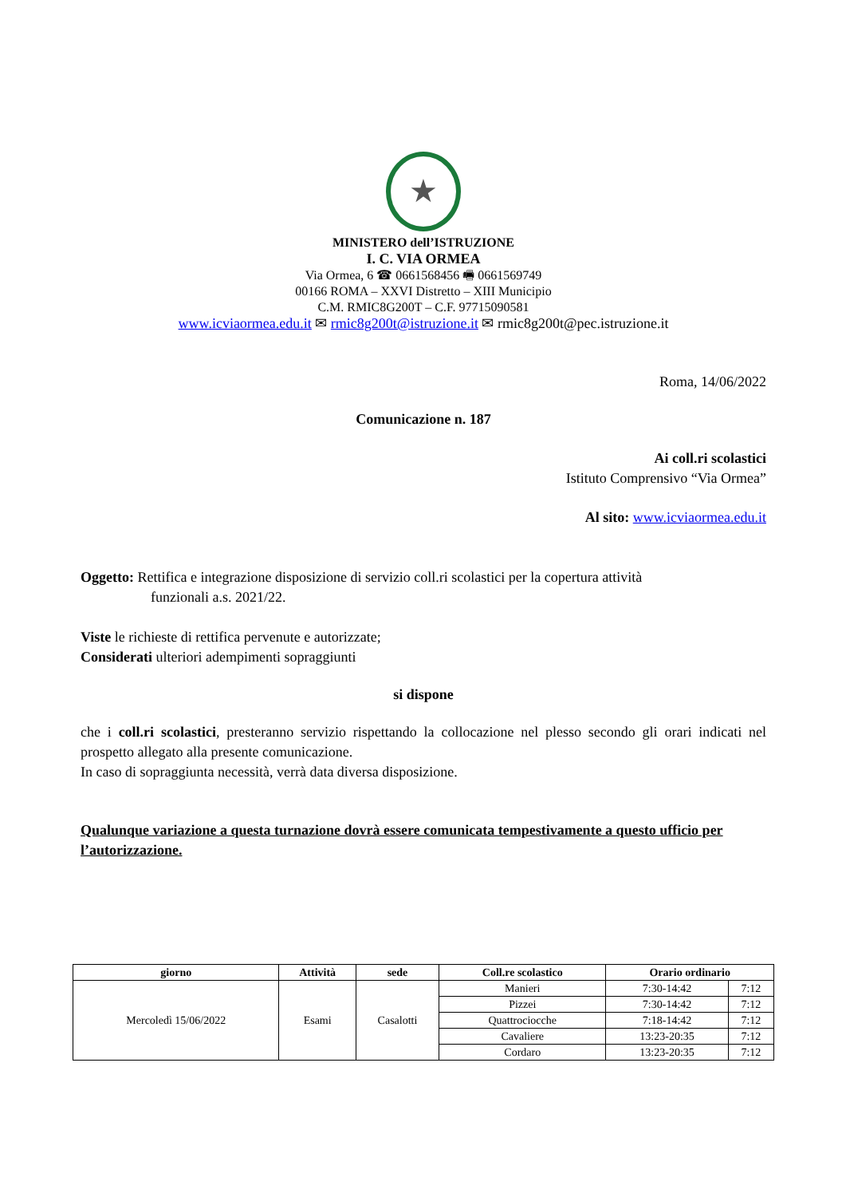★
MINISTERO dell’ISTRUZIONE
I. C. VIA ORMEA
Via Ormea, 6 ☎ 0661568456 🖷 0661569749
00166 ROMA – XXVI Distretto – XIII Municipio
C.M. RMIC8G200T – C.F. 97715090581
www.icviaormea.edu.it ✉ rmic8g200t@istruzione.it ✉ rmic8g200t@pec.istruzione.it
Roma, 14/06/2022
Comunicazione n. 187
Ai coll.ri scolastici
Istituto Comprensivo “Via Ormea”
Al sito: www.icviaormea.edu.it
Oggetto: Rettifica e integrazione disposizione di servizio coll.ri scolastici per la copertura attività
funzionali a.s. 2021/22.
Viste le richieste di rettifica pervenute e autorizzate;
Considerati ulteriori adempimenti sopraggiunti
si dispone
che i coll.ri scolastici, presteranno servizio rispettando la collocazione nel plesso secondo gli orari indicati nel prospetto allegato alla presente comunicazione.
In caso di sopraggiunta necessità, verrà data diversa disposizione.
Qualunque variazione a questa turnazione dovrà essere comunicata tempestivamente a questo ufficio per l’autorizzazione.
| giorno | Attività | sede | Coll.re scolastico | Orario ordinario | |
| --- | --- | --- | --- | --- | --- |
| Mercoledì 15/06/2022 | Esami | Casalotti | Manieri | 7:30-14:42 | 7:12 |
| | | | Pizzei | 7:30-14:42 | 7:12 |
| | | | Quattrociocche | 7:18-14:42 | 7:12 |
| | | | Cavaliere | 13:23-20:35 | 7:12 |
| | | | Cordaro | 13:23-20:35 | 7:12 |